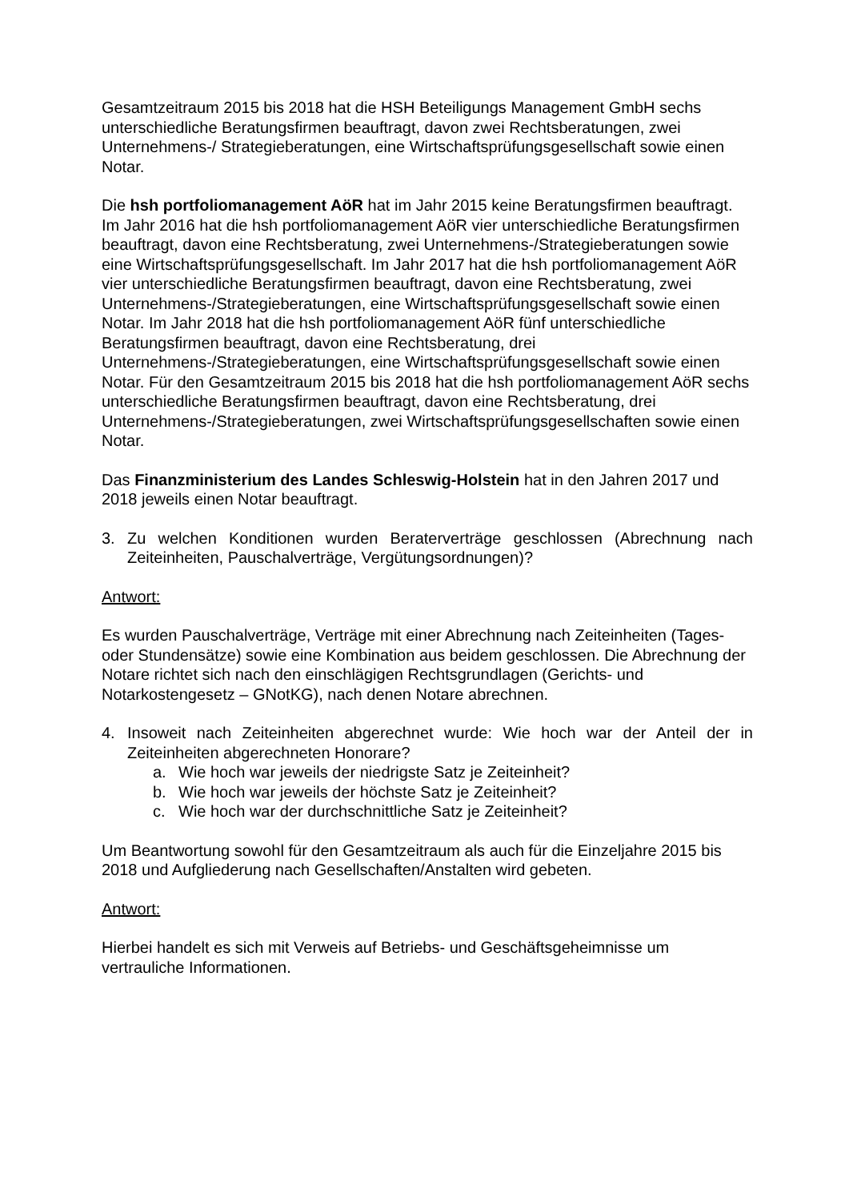Gesamtzeitraum 2015 bis 2018 hat die HSH Beteiligungs Management GmbH sechs unterschiedliche Beratungsfirmen beauftragt, davon zwei Rechtsberatungen, zwei Unternehmens-/ Strategieberatungen, eine Wirtschaftsprüfungsgesellschaft sowie einen Notar.
Die hsh portfoliomanagement AöR hat im Jahr 2015 keine Beratungsfirmen beauftragt. Im Jahr 2016 hat die hsh portfoliomanagement AöR vier unterschiedliche Beratungsfirmen beauftragt, davon eine Rechtsberatung, zwei Unternehmens-/Strategieberatungen sowie eine Wirtschaftsprüfungsgesellschaft. Im Jahr 2017 hat die hsh portfoliomanagement AöR vier unterschiedliche Beratungsfirmen beauftragt, davon eine Rechtsberatung, zwei Unternehmens-/Strategieberatungen, eine Wirtschaftsprüfungsgesellschaft sowie einen Notar. Im Jahr 2018 hat die hsh portfoliomanagement AöR fünf unterschiedliche Beratungsfirmen beauftragt, davon eine Rechtsberatung, drei Unternehmens-/Strategieberatungen, eine Wirtschaftsprüfungsgesellschaft sowie einen Notar. Für den Gesamtzeitraum 2015 bis 2018 hat die hsh portfoliomanagement AöR sechs unterschiedliche Beratungsfirmen beauftragt, davon eine Rechtsberatung, drei Unternehmens-/Strategieberatungen, zwei Wirtschaftsprüfungsgesellschaften sowie einen Notar.
Das Finanzministerium des Landes Schleswig-Holstein hat in den Jahren 2017 und 2018 jeweils einen Notar beauftragt.
3. Zu welchen Konditionen wurden Beraterverträge geschlossen (Abrechnung nach Zeiteinheiten, Pauschalverträge, Vergütungsordnungen)?
Antwort:
Es wurden Pauschalverträge, Verträge mit einer Abrechnung nach Zeiteinheiten (Tages- oder Stundensätze) sowie eine Kombination aus beidem geschlossen. Die Abrechnung der Notare richtet sich nach den einschlägigen Rechtsgrundlagen (Gerichts- und Notarkostengesetz – GNotKG), nach denen Notare abrechnen.
4. Insoweit nach Zeiteinheiten abgerechnet wurde: Wie hoch war der Anteil der in Zeiteinheiten abgerechneten Honorare?
a. Wie hoch war jeweils der niedrigste Satz je Zeiteinheit?
b. Wie hoch war jeweils der höchste Satz je Zeiteinheit?
c. Wie hoch war der durchschnittliche Satz je Zeiteinheit?
Um Beantwortung sowohl für den Gesamtzeitraum als auch für die Einzeljahre 2015 bis 2018 und Aufgliederung nach Gesellschaften/Anstalten wird gebeten.
Antwort:
Hierbei handelt es sich mit Verweis auf Betriebs- und Geschäftsgeheimnisse um vertrauliche Informationen.